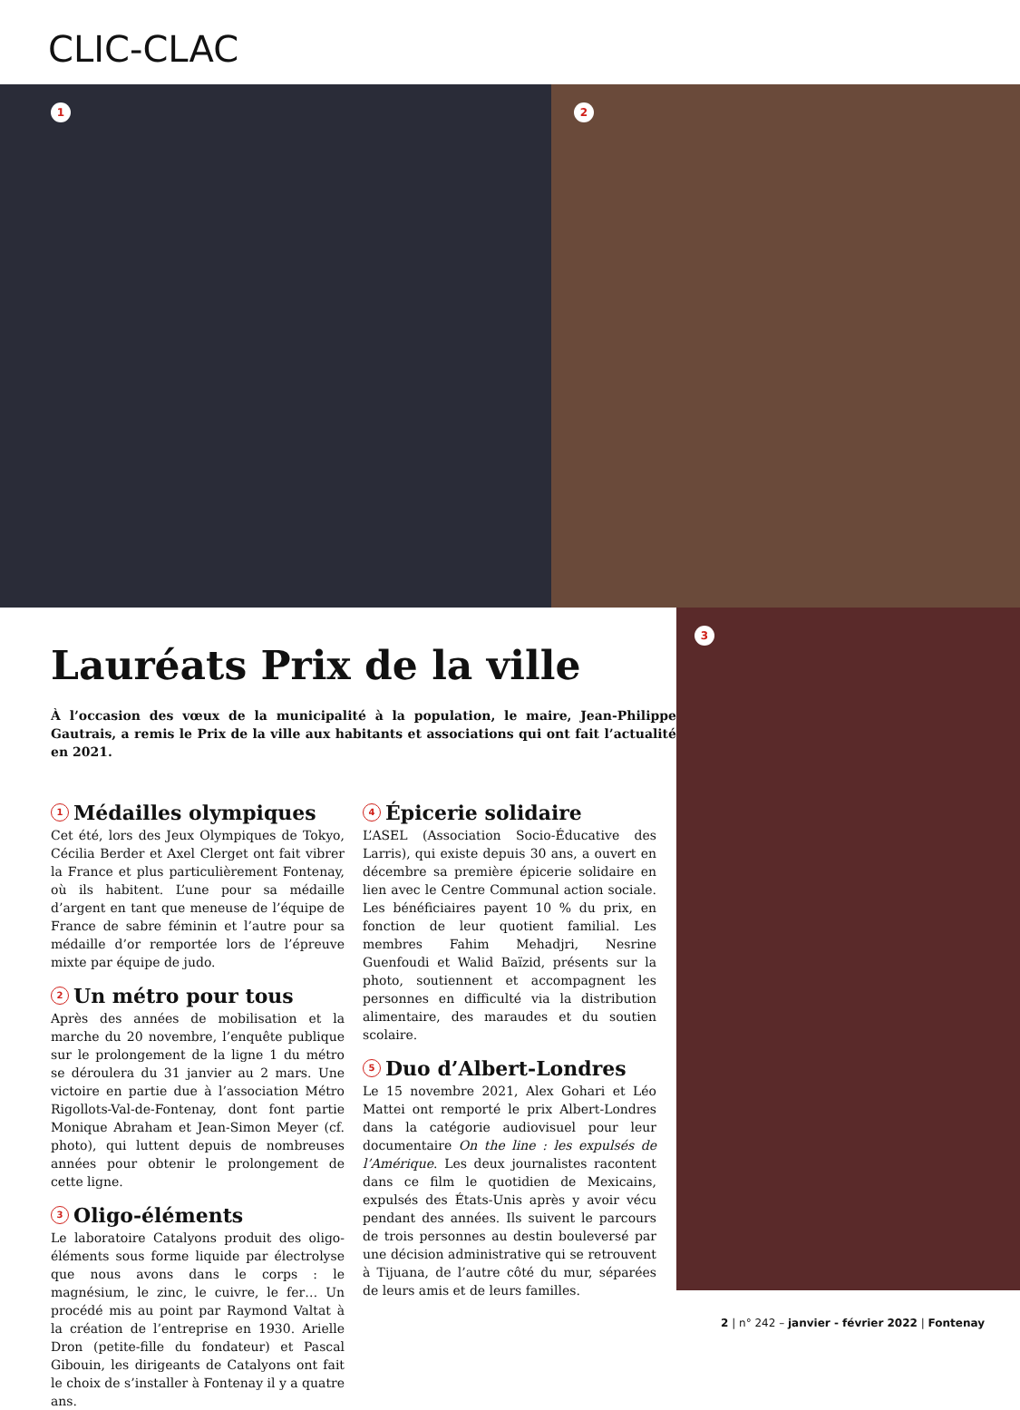CLIC-CLAC
1 2
3
Lauréats Prix de la ville
À l’occasion des vœux de la municipalité à la population, le maire, Jean-Philippe Gautrais, a remis le Prix de la ville aux habitants et associations qui ont fait l’actualité en 2021.
1 Médailles olympiques
Cet été, lors des Jeux Olympiques de Tokyo, Cécilia Berder et Axel Clerget ont fait vibrer la France et plus particulièrement Fontenay, où ils habitent. L’une pour sa médaille d’argent en tant que meneuse de l’équipe de France de sabre féminin et l’autre pour sa médaille d’or remportée lors de l’épreuve mixte par équipe de judo.
2 Un métro pour tous
Après des années de mobilisation et la marche du 20 novembre, l’enquête publique sur le prolongement de la ligne 1 du métro se déroulera du 31 janvier au 2 mars. Une victoire en partie due à l’association Métro Rigollots-Val-de-Fontenay, dont font partie Monique Abraham et Jean-Simon Meyer (cf. photo), qui luttent depuis de nombreuses années pour obtenir le prolongement de cette ligne.
3 Oligo-éléments
Le laboratoire Catalyons produit des oligo-éléments sous forme liquide par électrolyse que nous avons dans le corps : le magnésium, le zinc, le cuivre, le fer… Un procédé mis au point par Raymond Valtat à la création de l’entreprise en 1930. Arielle Dron (petite-fille du fondateur) et Pascal Gibouin, les dirigeants de Catalyons ont fait le choix de s’installer à Fontenay il y a quatre ans.
4 Épicerie solidaire
L’ASEL (Association Socio-Éducative des Larris), qui existe depuis 30 ans, a ouvert en décembre sa première épicerie solidaire en lien avec le Centre Communal action sociale. Les bénéficiaires payent 10 % du prix, en fonction de leur quotient familial. Les membres Fahim Mehadjri, Nesrine Guenfoudi et Walid Baïzid, présents sur la photo, soutiennent et accompagnent les personnes en difficulté via la distribution alimentaire, des maraudes et du soutien scolaire.
5 Duo d’Albert-Londres
Le 15 novembre 2021, Alex Gohari et Léo Mattei ont remporté le prix Albert-Londres dans la catégorie audiovisuel pour leur documentaire On the line : les expulsés de l’Amérique. Les deux journalistes racontent dans ce film le quotidien de Mexicains, expulsés des États-Unis après y avoir vécu pendant des années. Ils suivent le parcours de trois personnes au destin bouleversé par une décision administrative qui se retrouvent à Tijuana, de l’autre côté du mur, séparées de leurs amis et de leurs familles.
2 | n° 242 – janvier - février 2022 | Fontenay